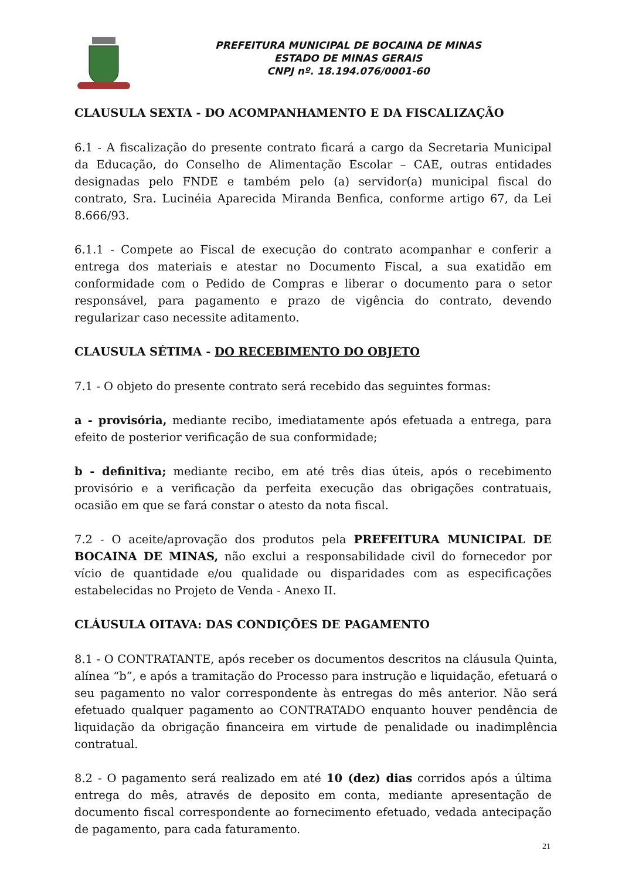PREFEITURA MUNICIPAL DE BOCAINA DE MINAS
ESTADO DE MINAS GERAIS
CNPJ nº. 18.194.076/0001-60
CLAUSULA SEXTA - DO ACOMPANHAMENTO E DA FISCALIZAÇÃO
6.1 - A fiscalização do presente contrato ficará a cargo da Secretaria Municipal da Educação, do Conselho de Alimentação Escolar – CAE, outras entidades designadas pelo FNDE e também pelo (a) servidor(a) municipal fiscal do contrato, Sra. Lucinéia Aparecida Miranda Benfica, conforme artigo 67, da Lei 8.666/93.
6.1.1 - Compete ao Fiscal de execução do contrato acompanhar e conferir a entrega dos materiais e atestar no Documento Fiscal, a sua exatidão em conformidade com o Pedido de Compras e liberar o documento para o setor responsável, para pagamento e prazo de vigência do contrato, devendo regularizar caso necessite aditamento.
CLAUSULA SÉTIMA - DO RECEBIMENTO DO OBJETO
7.1 - O objeto do presente contrato será recebido das seguintes formas:
a - provisória, mediante recibo, imediatamente após efetuada a entrega, para efeito de posterior verificação de sua conformidade;
b - definitiva; mediante recibo, em até três dias úteis, após o recebimento provisório e a verificação da perfeita execução das obrigações contratuais, ocasião em que se fará constar o atesto da nota fiscal.
7.2 - O aceite/aprovação dos produtos pela PREFEITURA MUNICIPAL DE BOCAINA DE MINAS, não exclui a responsabilidade civil do fornecedor por vício de quantidade e/ou qualidade ou disparidades com as especificações estabelecidas no Projeto de Venda - Anexo II.
CLÁUSULA OITAVA: DAS CONDIÇÕES DE PAGAMENTO
8.1 - O CONTRATANTE, após receber os documentos descritos na cláusula Quinta, alínea “b”, e após a tramitação do Processo para instrução e liquidação, efetuará o seu pagamento no valor correspondente às entregas do mês anterior. Não será efetuado qualquer pagamento ao CONTRATADO enquanto houver pendência de liquidação da obrigação financeira em virtude de penalidade ou inadimplência contratual.
8.2 - O pagamento será realizado em até 10 (dez) dias corridos após a última entrega do mês, através de deposito em conta, mediante apresentação de documento fiscal correspondente ao fornecimento efetuado, vedada antecipação de pagamento, para cada faturamento.
21